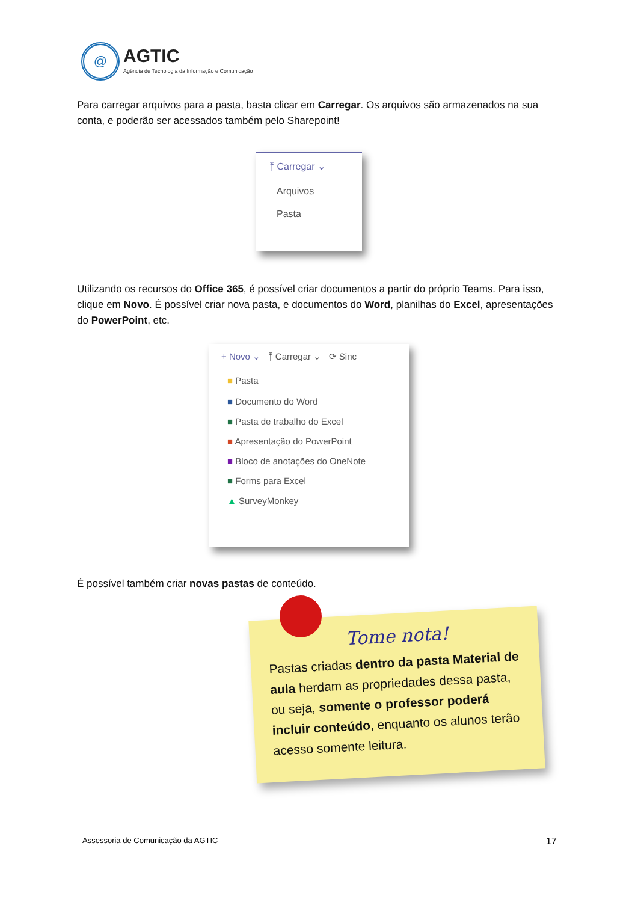@
AGTIC
Agência de Tecnologia da Informação e Comunicação
Para carregar arquivos para a pasta, basta clicar em Carregar. Os arquivos são armazenados na sua conta, e poderão ser acessados também pelo Sharepoint!
⤒ Carregar ⌄
Arquivos
Pasta
Utilizando os recursos do Office 365, é possível criar documentos a partir do próprio Teams. Para isso, clique em Novo. É possível criar nova pasta, e documentos do Word, planilhas do Excel, apresentações do PowerPoint, etc.
+ Novo ⌄ ⤒ Carregar ⌄ ⟳ Sinc
■ Pasta
■ Documento do Word
■ Pasta de trabalho do Excel
■ Apresentação do PowerPoint
■ Bloco de anotações do OneNote
■ Forms para Excel
▲ SurveyMonkey
É possível também criar novas pastas de conteúdo.
Tome nota!
Pastas criadas dentro da pasta Material de aula herdam as propriedades dessa pasta, ou seja, somente o professor poderá incluir conteúdo, enquanto os alunos terão acesso somente leitura.
Assessoria de Comunicação da AGTIC
17